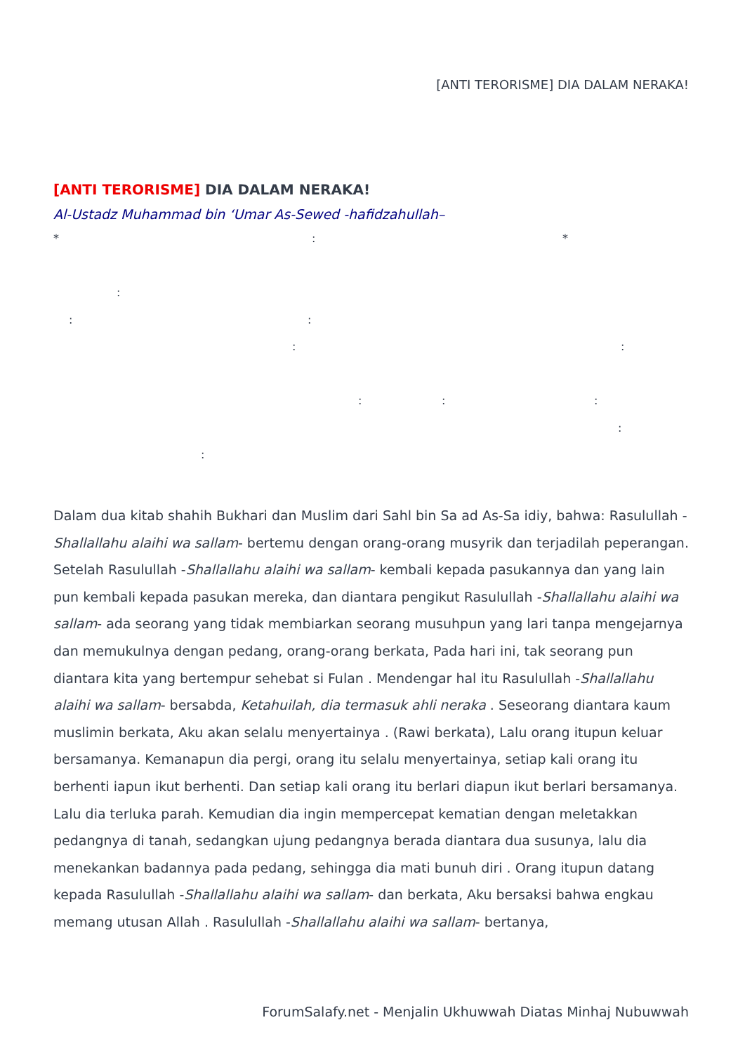[ANTI TERORISME] DIA DALAM NERAKA!
[ANTI TERORISME] DIA DALAM NERAKA!
Al-Ustadz Muhammad bin ‘Umar As-Sewed -hafidzahullah–
* : *
:
: :
: :
: : : :
:
Dalam dua kitab shahih Bukhari dan Muslim dari Sahl bin Sa ad As-Sa idiy, bahwa: Rasulullah -Shallallahu alaihi wa sallam- bertemu dengan orang-orang musyrik dan terjadilah peperangan. Setelah Rasulullah -Shallallahu alaihi wa sallam- kembali kepada pasukannya dan yang lain pun kembali kepada pasukan mereka, dan diantara pengikut Rasulullah -Shallallahu alaihi wa sallam- ada seorang yang tidak membiarkan seorang musuhpun yang lari tanpa mengejarnya dan memukulnya dengan pedang, orang-orang berkata, Pada hari ini, tak seorang pun diantara kita yang bertempur sehebat si Fulan . Mendengar hal itu Rasulullah -Shallallahu alaihi wa sallam- bersabda, Ketahuilah, dia termasuk ahli neraka . Seseorang diantara kaum muslimin berkata, Aku akan selalu menyertainya . (Rawi berkata), Lalu orang itupun keluar bersamanya. Kemanapun dia pergi, orang itu selalu menyertainya, setiap kali orang itu berhenti iapun ikut berhenti. Dan setiap kali orang itu berlari diapun ikut berlari bersamanya. Lalu dia terluka parah. Kemudian dia ingin mempercepat kematian dengan meletakkan pedangnya di tanah, sedangkan ujung pedangnya berada diantara dua susunya, lalu dia menekankan badannya pada pedang, sehingga dia mati bunuh diri . Orang itupun datang kepada Rasulullah -Shallallahu alaihi wa sallam- dan berkata, Aku bersaksi bahwa engkau memang utusan Allah . Rasulullah -Shallallahu alaihi wa sallam- bertanya,
ForumSalafy.net - Menjalin Ukhuwwah Diatas Minhaj Nubuwwah